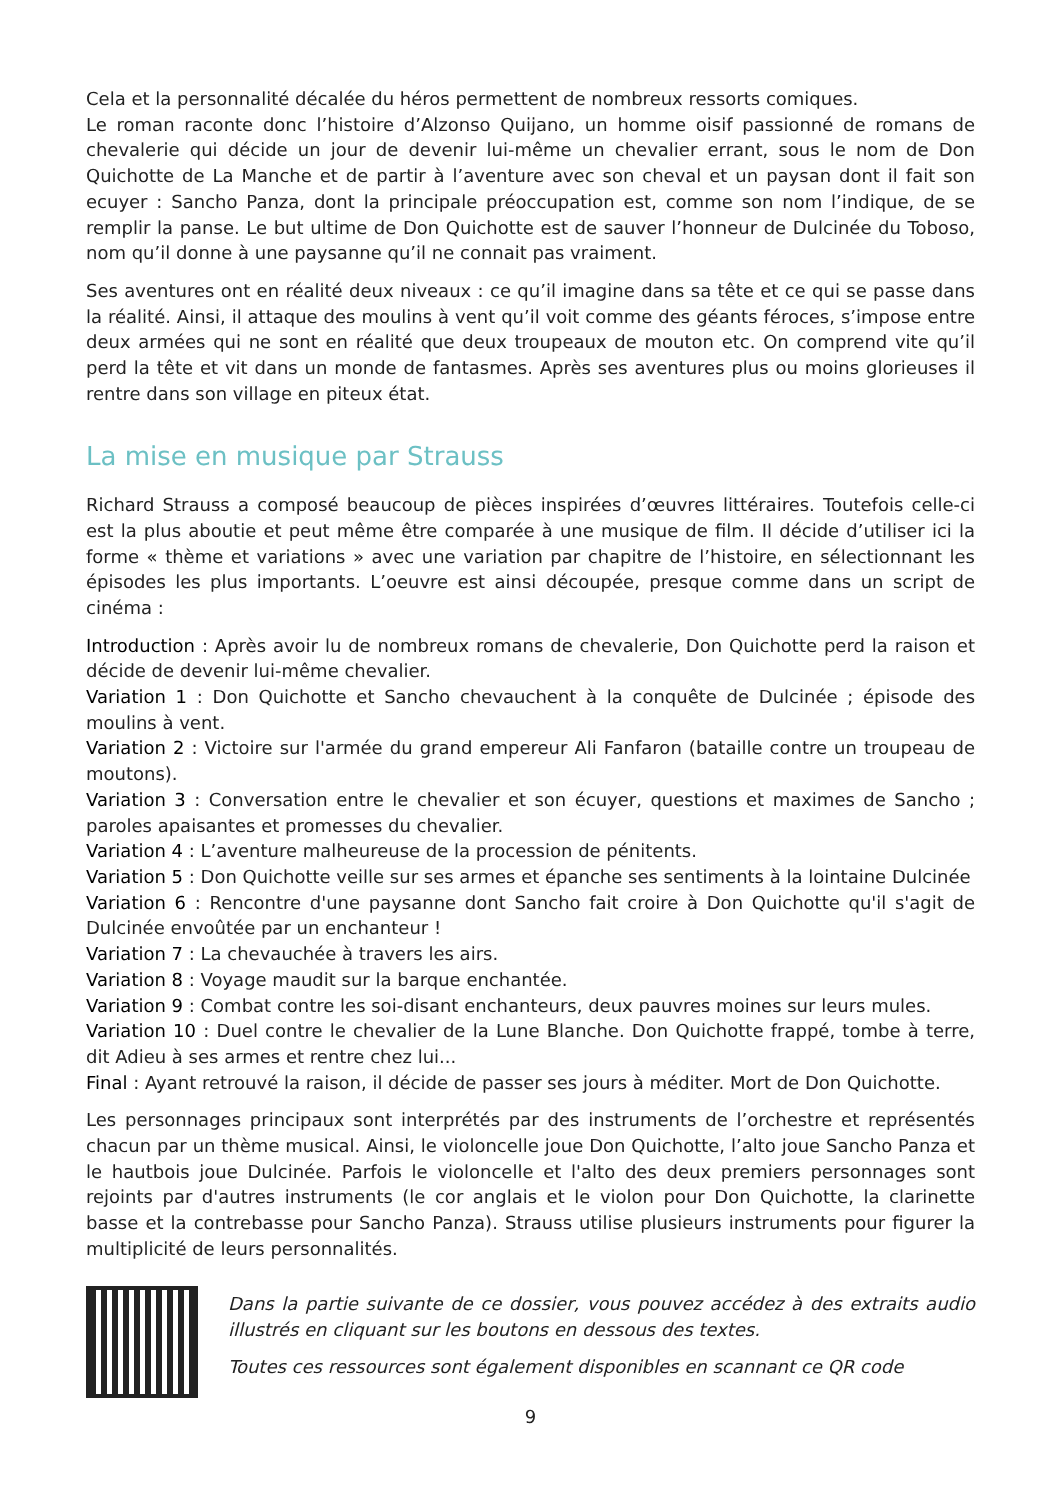Cela et la personnalité décalée du héros permettent de nombreux ressorts comiques.
Le roman raconte donc l’histoire d’Alzonso Quijano, un homme oisif passionné de romans de chevalerie qui décide un jour de devenir lui-même un chevalier errant, sous le nom de Don Quichotte de La Manche et de partir à l’aventure avec son cheval et un paysan dont il fait son ecuyer : Sancho Panza, dont la principale préoccupation est, comme son nom l’indique, de se remplir la panse. Le but ultime de Don Quichotte est de sauver l’honneur de Dulcinée du Toboso, nom qu’il donne à une paysanne qu’il ne connait pas vraiment.
Ses aventures ont en réalité deux niveaux : ce qu’il imagine dans sa tête et ce qui se passe dans la réalité. Ainsi, il attaque des moulins à vent qu’il voit comme des géants féroces, s’impose entre deux armées qui ne sont en réalité que deux troupeaux de mouton etc. On comprend vite qu’il perd la tête et vit dans un monde de fantasmes. Après ses aventures plus ou moins glorieuses il rentre dans son village en piteux état.
La mise en musique par Strauss
Richard Strauss a composé beaucoup de pièces inspirées d’œuvres littéraires. Toutefois celle-ci est la plus aboutie et peut même être comparée à une musique de film. Il décide d’utiliser ici la forme « thème et variations » avec une variation par chapitre de l’histoire, en sélectionnant les épisodes les plus importants. L’oeuvre est ainsi découpée, presque comme dans un script de cinéma :
Introduction : Après avoir lu de nombreux romans de chevalerie, Don Quichotte perd la raison et décide de devenir lui-même chevalier.
Variation 1 : Don Quichotte et Sancho chevauchent à la conquête de Dulcinée ; épisode des moulins à vent.
Variation 2 : Victoire sur l'armée du grand empereur Ali Fanfaron (bataille contre un troupeau de moutons).
Variation 3 : Conversation entre le chevalier et son écuyer, questions et maximes de Sancho ; paroles apaisantes et promesses du chevalier.
Variation 4 : L’aventure malheureuse de la procession de pénitents.
Variation 5 : Don Quichotte veille sur ses armes et épanche ses sentiments à la lointaine Dulcinée
Variation 6 : Rencontre d'une paysanne dont Sancho fait croire à Don Quichotte qu'il s'agit de Dulcinée envoûtée par un enchanteur !
Variation 7 : La chevauchée à travers les airs.
Variation 8 : Voyage maudit sur la barque enchantée.
Variation 9 : Combat contre les soi-disant enchanteurs, deux pauvres moines sur leurs mules.
Variation 10 : Duel contre le chevalier de la Lune Blanche. Don Quichotte frappé, tombe à terre, dit Adieu à ses armes et rentre chez lui...
Final : Ayant retrouvé la raison, il décide de passer ses jours à méditer. Mort de Don Quichotte.
Les personnages principaux sont interprétés par des instruments de l’orchestre et représentés chacun par un thème musical. Ainsi, le violoncelle joue Don Quichotte, l’alto joue Sancho Panza et le hautbois joue Dulcinée. Parfois le violoncelle et l'alto des deux premiers personnages sont rejoints par d'autres instruments (le cor anglais et le violon pour Don Quichotte, la clarinette basse et la contrebasse pour Sancho Panza). Strauss utilise plusieurs instruments pour figurer la multiplicité de leurs personnalités.
Dans la partie suivante de ce dossier, vous pouvez accédez à des extraits audio illustrés en cliquant sur les boutons en dessous des textes.
Toutes ces ressources sont également disponibles en scannant ce QR code
9